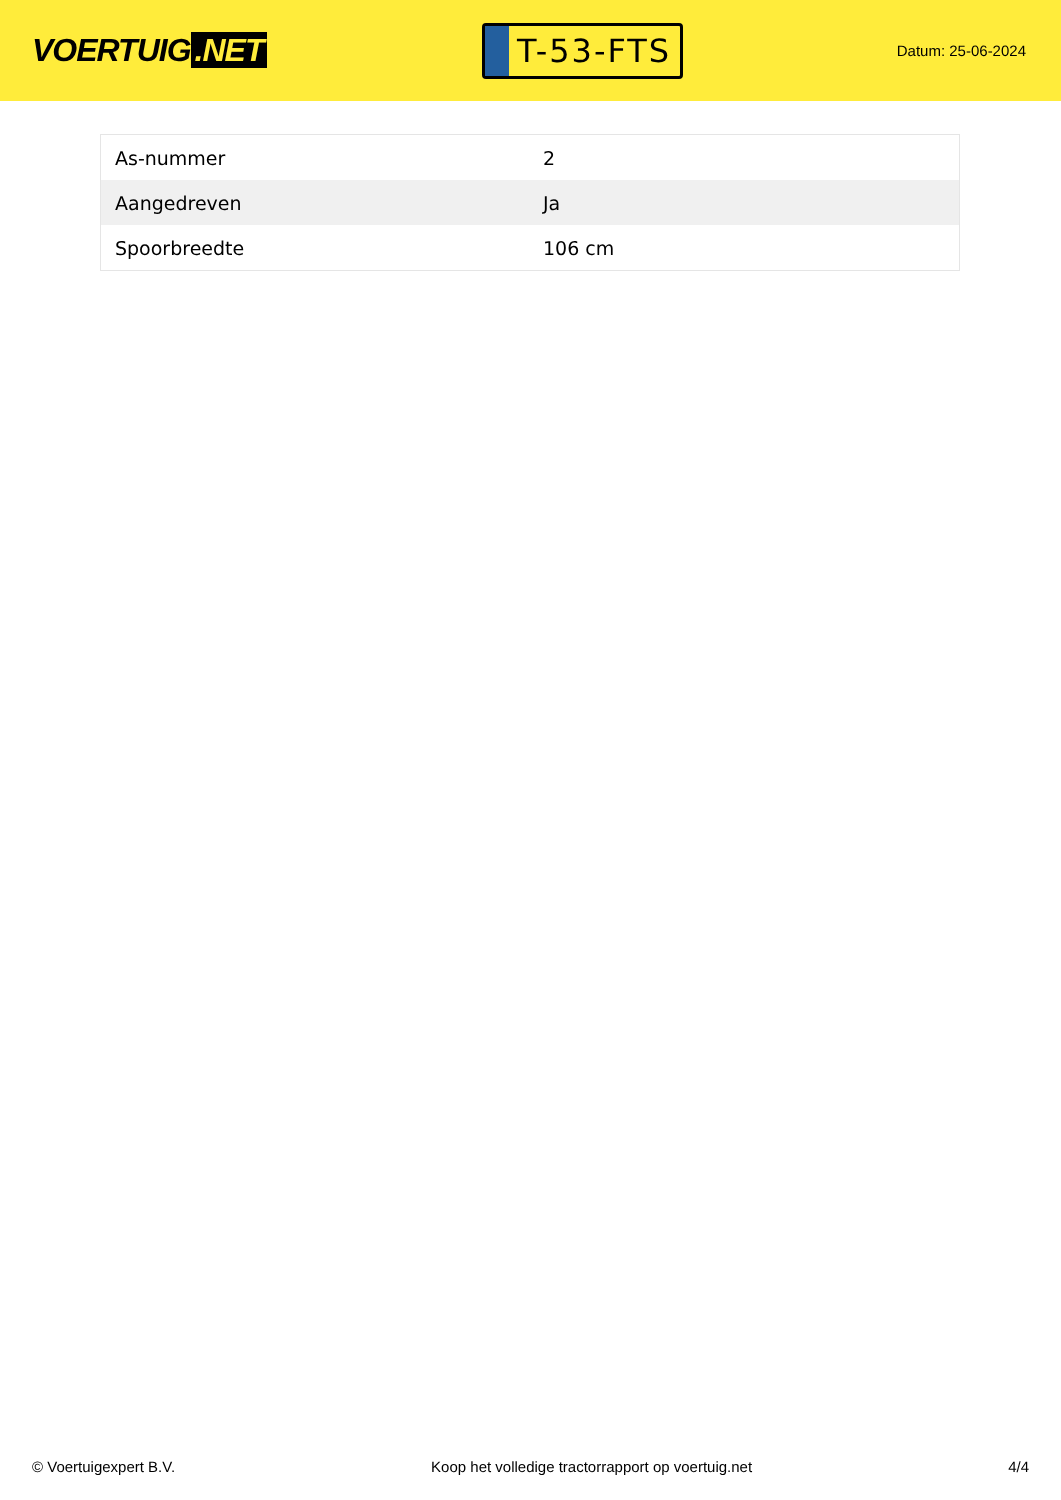VOERTUIG.NET
T-53-FTS
Datum: 25-06-2024
| As-nummer | 2 |
| Aangedreven | Ja |
| Spoorbreedte | 106 cm |
© Voertuigexpert B.V. Koop het volledige tractorrapport op voertuig.net 4/4